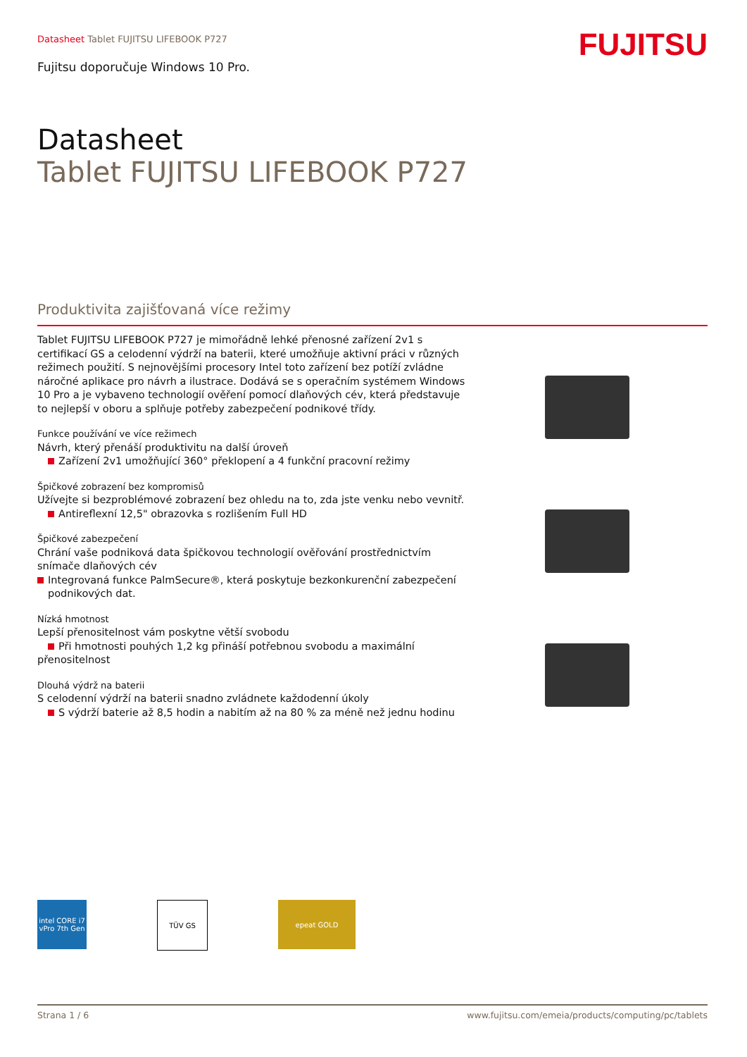Datasheet Tablet FUJITSU LIFEBOOK P727
Fujitsu doporučuje Windows 10 Pro.
FUJITSU
Datasheet
Tablet FUJITSU LIFEBOOK P727
Produktivita zajišťovaná více režimy
Tablet FUJITSU LIFEBOOK P727 je mimořádně lehké přenosné zařízení 2v1 s certifikací GS a celodenní výdrží na baterii, které umožňuje aktivní práci v různých režimech použití. S nejnovějšími procesory Intel toto zařízení bez potíží zvládne náročné aplikace pro návrh a ilustrace. Dodává se s operačním systémem Windows 10 Pro a je vybaveno technologií ověření pomocí dlaňových cév, která představuje to nejlepší v oboru a splňuje potřeby zabezpečení podnikové třídy.
Funkce používání ve více režimech
Návrh, který přenáší produktivitu na další úroveň
Zařízení 2v1 umožňující 360° překlopení a 4 funkční pracovní režimy
Špičkové zobrazení bez kompromisů
Užívejte si bezproblémové zobrazení bez ohledu na to, zda jste venku nebo vevnitř.
Antireflexní 12,5" obrazovka s rozlišením Full HD
Špičkové zabezpečení
Chrání vaše podniková data špičkovou technologií ověřování prostřednictvím snímače dlaňových cév
Integrovaná funkce PalmSecure®, která poskytuje bezkonkurenční zabezpečení podnikových dat.
Nízká hmotnost
Lepší přenositelnost vám poskytne větší svobodu
Při hmotnosti pouhých 1,2 kg přináší potřebnou svobodu a maximální přenositelnost
Dlouhá výdrž na baterii
S celodenní výdrží na baterii snadno zvládnete každodenní úkoly
S výdrží baterie až 8,5 hodin a nabitím až na 80 % za méně než jednu hodinu
intel CORE i7 vPro 7th Gen
TÜV GS epeat GOLD
Strana 1 / 6 www.fujitsu.com/emeia/products/computing/pc/tablets